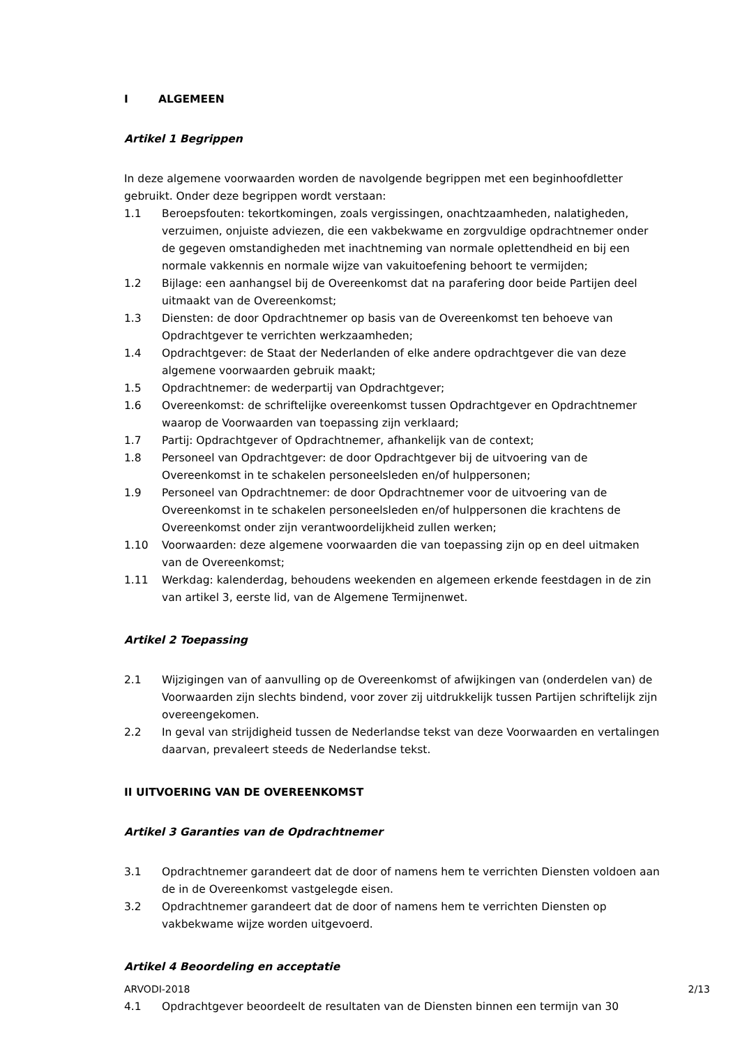I ALGEMEEN
Artikel 1 Begrippen
In deze algemene voorwaarden worden de navolgende begrippen met een beginhoofdletter gebruikt. Onder deze begrippen wordt verstaan:
1.1 Beroepsfouten: tekortkomingen, zoals vergissingen, onachtzaamheden, nalatigheden, verzuimen, onjuiste adviezen, die een vakbekwame en zorgvuldige opdrachtnemer onder de gegeven omstandigheden met inachtneming van normale oplettendheid en bij een normale vakkennis en normale wijze van vakuitoefening behoort te vermijden;
1.2 Bijlage: een aanhangsel bij de Overeenkomst dat na parafering door beide Partijen deel uitmaakt van de Overeenkomst;
1.3 Diensten: de door Opdrachtnemer op basis van de Overeenkomst ten behoeve van Opdrachtgever te verrichten werkzaamheden;
1.4 Opdrachtgever: de Staat der Nederlanden of elke andere opdrachtgever die van deze algemene voorwaarden gebruik maakt;
1.5 Opdrachtnemer: de wederpartij van Opdrachtgever;
1.6 Overeenkomst: de schriftelijke overeenkomst tussen Opdrachtgever en Opdrachtnemer waarop de Voorwaarden van toepassing zijn verklaard;
1.7 Partij: Opdrachtgever of Opdrachtnemer, afhankelijk van de context;
1.8 Personeel van Opdrachtgever: de door Opdrachtgever bij de uitvoering van de Overeenkomst in te schakelen personeelsleden en/of hulppersonen;
1.9 Personeel van Opdrachtnemer: de door Opdrachtnemer voor de uitvoering van de Overeenkomst in te schakelen personeelsleden en/of hulppersonen die krachtens de Overeenkomst onder zijn verantwoordelijkheid zullen werken;
1.10 Voorwaarden: deze algemene voorwaarden die van toepassing zijn op en deel uitmaken van de Overeenkomst;
1.11 Werkdag: kalenderdag, behoudens weekenden en algemeen erkende feestdagen in de zin van artikel 3, eerste lid, van de Algemene Termijnenwet.
Artikel 2 Toepassing
2.1 Wijzigingen van of aanvulling op de Overeenkomst of afwijkingen van (onderdelen van) de Voorwaarden zijn slechts bindend, voor zover zij uitdrukkelijk tussen Partijen schriftelijk zijn overeengekomen.
2.2 In geval van strijdigheid tussen de Nederlandse tekst van deze Voorwaarden en vertalingen daarvan, prevaleert steeds de Nederlandse tekst.
II UITVOERING VAN DE OVEREENKOMST
Artikel 3 Garanties van de Opdrachtnemer
3.1 Opdrachtnemer garandeert dat de door of namens hem te verrichten Diensten voldoen aan de in de Overeenkomst vastgelegde eisen.
3.2 Opdrachtnemer garandeert dat de door of namens hem te verrichten Diensten op vakbekwame wijze worden uitgevoerd.
Artikel 4 Beoordeling en acceptatie
4.1 Opdrachtgever beoordeelt de resultaten van de Diensten binnen een termijn van 30
ARVODI-2018 2/13